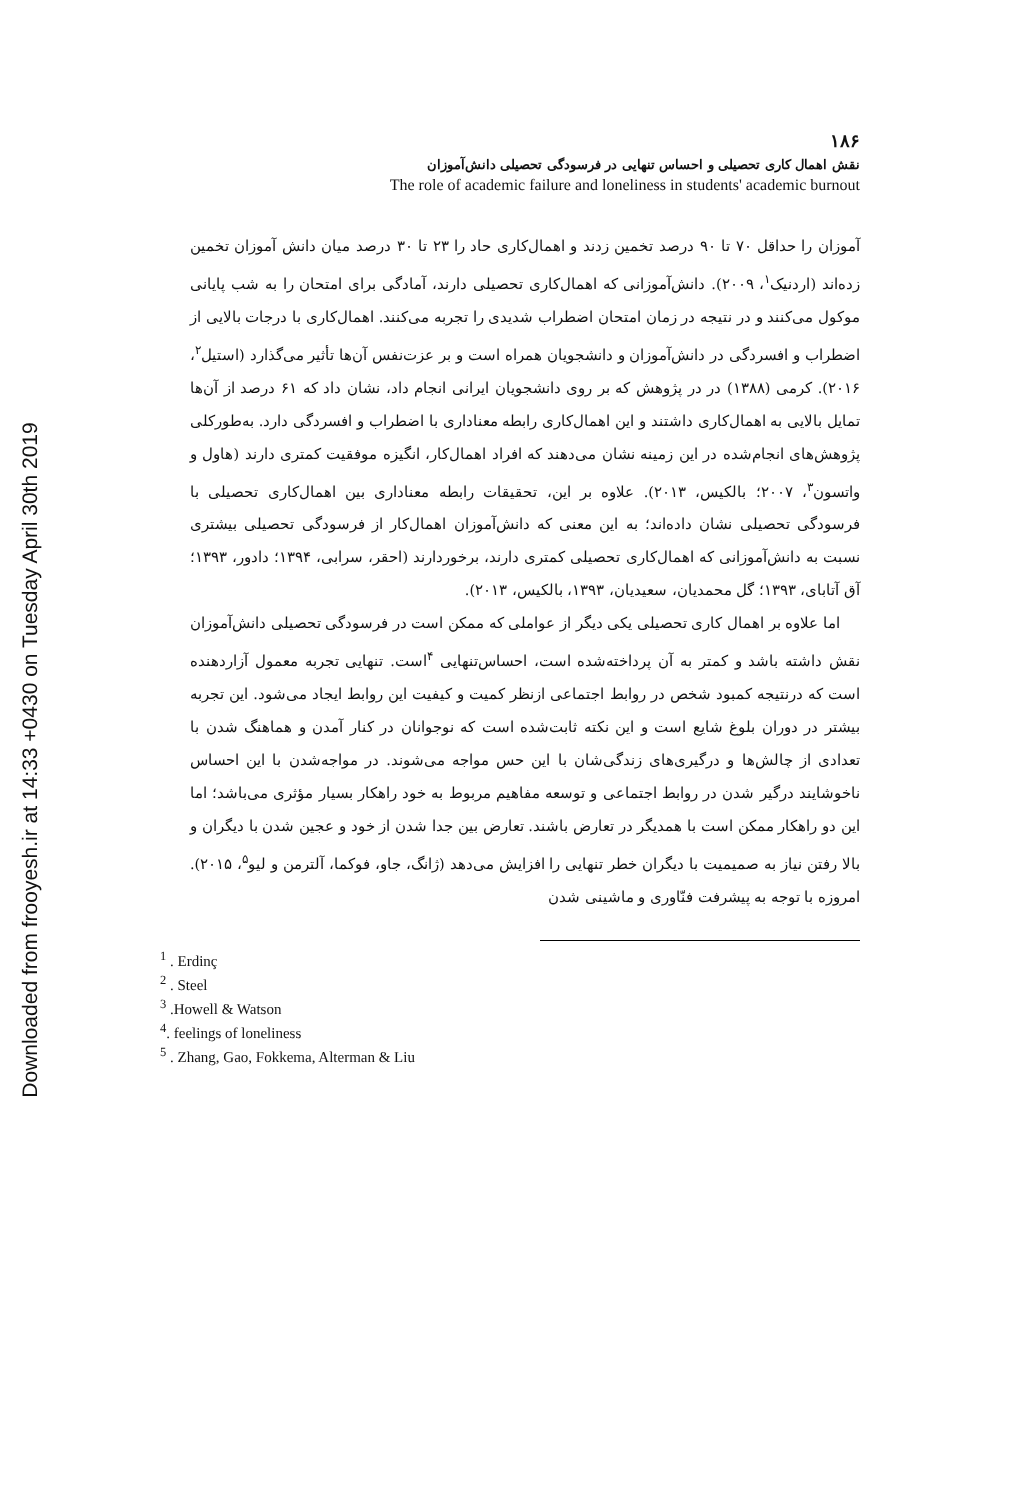Downloaded from frooyesh.ir at 14:33 +0430 on Tuesday April 30th 2019
۱۸۶
نقش اهمال کاری تحصیلی و احساس تنهایی در فرسودگی تحصیلی دانش‌آموزان
The role of academic failure and loneliness in students' academic burnout
آموزان را حداقل ۷۰ تا ۹۰ درصد تخمین زدند و اهمال‌کاری حاد را ۲۳ تا ۳۰ درصد میان دانش آموزان تخمین زده‌اند (اردنیک<sup>۱</sup>، ۲۰۰۹). دانش‌آموزانی که اهمال‌کاری تحصیلی دارند، آمادگی برای امتحان را به شب پایانی موکول می‌کنند و در نتیجه در زمان امتحان اضطراب شدیدی را تجربه می‌کنند. اهمال‌کاری با درجات بالایی از اضطراب و افسردگی در دانش‌آموزان و دانشجویان همراه است و بر عزت‌نفس آن‌ها تأثیر می‌گذارد (استیل<sup>۲</sup>، ۲۰۱۶). کرمی (۱۳۸۸) در در پژوهش که بر روی دانشجویان ایرانی انجام داد، نشان داد که ۶۱ درصد از آن‌ها تمایل بالایی به اهمال‌کاری داشتند و این اهمال‌کاری رابطه معناداری با اضطراب و افسردگی دارد. به‌طورکلی پژوهش‌های انجام‌شده در این زمینه نشان می‌دهند که افراد اهمال‌کار، انگیزه موفقیت کمتری دارند (هاول و واتسون<sup>۳</sup>، ۲۰۰۷؛ بالکیس، ۲۰۱۳). علاوه بر این، تحقیقات رابطه معناداری بین اهمال‌کاری تحصیلی با فرسودگی تحصیلی نشان داده‌اند؛ به این معنی که دانش‌آموزان اهمال‌کار از فرسودگی تحصیلی بیشتری نسبت به دانش‌آموزانی که اهمال‌کاری تحصیلی کمتری دارند، برخوردارند (احقر، سرابی، ۱۳۹۴؛ دادور، ۱۳۹۳؛ آق آتابای، ۱۳۹۳؛ گل محمدیان، سعیدیان، ۱۳۹۳، بالکیس، ۲۰۱۳).
اما علاوه بر اهمال کاری تحصیلی یکی دیگر از عواملی که ممکن است در فرسودگی تحصیلی دانش‌آموزان نقش داشته باشد و کمتر به آن پرداخته‌شده است، احساس‌تنهایی <sup>۴</sup>است. تنهایی تجربه معمول آزاردهنده است که درنتیجه کمبود شخص در روابط اجتماعی ازنظر کمیت و کیفیت این روابط ایجاد می‌شود. این تجربه بیشتر در دوران بلوغ شایع است و این نکته ثابت‌شده است که نوجوانان در کنار آمدن و هماهنگ شدن با تعدادی از چالش‌ها و درگیری‌های زندگی‌شان با این حس مواجه می‌شوند. در مواجه‌شدن با این احساس ناخوشایند درگیر شدن در روابط اجتماعی و توسعه مفاهیم مربوط به خود راهکار بسیار مؤثری می‌باشد؛ اما این دو راهکار ممکن است با همدیگر در تعارض باشند. تعارض بین جدا شدن از خود و عجین شدن با دیگران و بالا رفتن نیاز به صمیمیت با دیگران خطر تنهایی را افزایش می‌دهد (ژانگ، جاو، فوکما، آلترمن و لیو<sup>۵</sup>، ۲۰۱۵). امروزه با توجه به پیشرفت فنّاوری و ماشینی شدن
<sup>1</sup> . Erdinç
<sup>2</sup> . Steel
<sup>3</sup> .Howell & Watson
<sup>4</sup>. feelings of loneliness
<sup>5</sup> . Zhang, Gao, Fokkema, Alterman & Liu